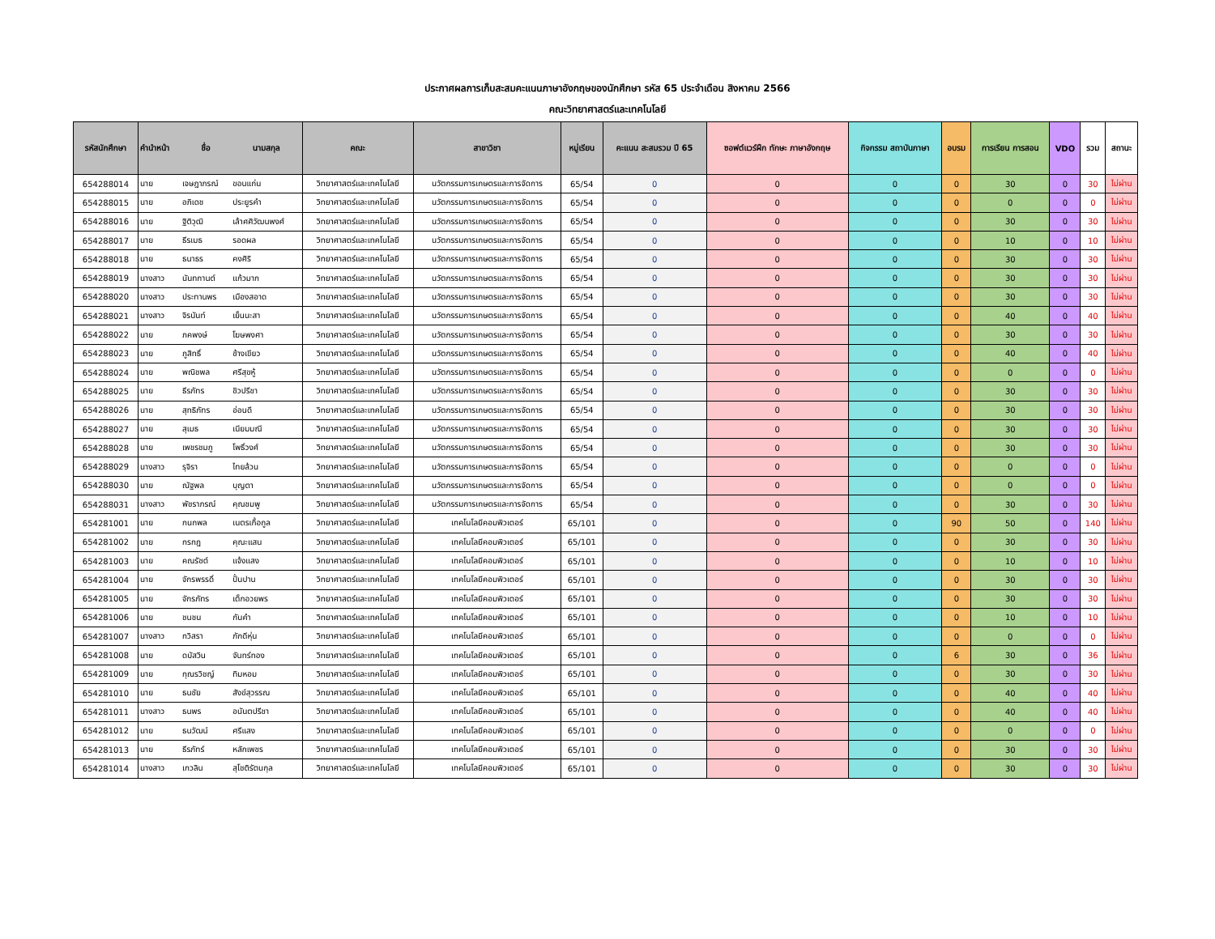ประกาศผลการเก็บสะสมคะแนนภาษาอังกฤษของนักศึกษา รหัส 65 ประจำเดือน สิงหาคม 2566
คณะวิทยาศาสตร์และเทคโนโลยี
| รหัสนักศึกษา | คำนำหน้า | ชื่อ | นามสกุล | คณะ | สาขาวิชา | หมู่เรียน | คะแนน สะสมรวม ปี 65 | ซอฟต์แวร์ฝึก ทักษะ ภาษาอังกฤษ | กิจกรรม สถาบันภาษา | อบรม | การเรียน การสอน | VDO | รวม | สถานะ |
| --- | --- | --- | --- | --- | --- | --- | --- | --- | --- | --- | --- | --- | --- | --- |
| 654288014 | นาย | เจษฎาภรณ์ | ขอนแก่น | วิทยาศาสตร์และเทคโนโลยี | นวัตกรรมการเกษตรและการจัดการ | 65/54 | 0 | 0 | 0 | 0 | 30 | 0 | 30 | ไม่ผ่าน |
| 654288015 | นาย | อภิเดช | ประยูรคำ | วิทยาศาสตร์และเทคโนโลยี | นวัตกรรมการเกษตรและการจัดการ | 65/54 | 0 | 0 | 0 | 0 | 0 | 0 | 0 | ไม่ผ่าน |
| 654288016 | นาย | ฐิติวุฒิ | เล้าศศิวัฒนพงศ์ | วิทยาศาสตร์และเทคโนโลยี | นวัตกรรมการเกษตรและการจัดการ | 65/54 | 0 | 0 | 0 | 0 | 30 | 0 | 30 | ไม่ผ่าน |
| 654288017 | นาย | ธีรเมธ | รอดผล | วิทยาศาสตร์และเทคโนโลยี | นวัตกรรมการเกษตรและการจัดการ | 65/54 | 0 | 0 | 0 | 0 | 10 | 0 | 10 | ไม่ผ่าน |
| 654288018 | นาย | ธนาธร | คงศิริ | วิทยาศาสตร์และเทคโนโลยี | นวัตกรรมการเกษตรและการจัดการ | 65/54 | 0 | 0 | 0 | 0 | 30 | 0 | 30 | ไม่ผ่าน |
| 654288019 | นางสาว | นันทกานต์ | แก้วมาก | วิทยาศาสตร์และเทคโนโลยี | นวัตกรรมการเกษตรและการจัดการ | 65/54 | 0 | 0 | 0 | 0 | 30 | 0 | 30 | ไม่ผ่าน |
| 654288020 | นางสาว | ประทานพร | เมืองสอาด | วิทยาศาสตร์และเทคโนโลยี | นวัตกรรมการเกษตรและการจัดการ | 65/54 | 0 | 0 | 0 | 0 | 30 | 0 | 30 | ไม่ผ่าน |
| 654288021 | นางสาว | จิรนันท์ | เย็นนะสา | วิทยาศาสตร์และเทคโนโลยี | นวัตกรรมการเกษตรและการจัดการ | 65/54 | 0 | 0 | 0 | 0 | 40 | 0 | 40 | ไม่ผ่าน |
| 654288022 | นาย | ภคพงษ์ | โฆษพงศา | วิทยาศาสตร์และเทคโนโลยี | นวัตกรรมการเกษตรและการจัดการ | 65/54 | 0 | 0 | 0 | 0 | 30 | 0 | 30 | ไม่ผ่าน |
| 654288023 | นาย | ภูสิทธิ์ | ช้างเขียว | วิทยาศาสตร์และเทคโนโลยี | นวัตกรรมการเกษตรและการจัดการ | 65/54 | 0 | 0 | 0 | 0 | 40 | 0 | 40 | ไม่ผ่าน |
| 654288024 | นาย | พณิชพล | ศรีสุขหู้ | วิทยาศาสตร์และเทคโนโลยี | นวัตกรรมการเกษตรและการจัดการ | 65/54 | 0 | 0 | 0 | 0 | 0 | 0 | 0 | ไม่ผ่าน |
| 654288025 | นาย | ธีรภัทร | ชิวปรีชา | วิทยาศาสตร์และเทคโนโลยี | นวัตกรรมการเกษตรและการจัดการ | 65/54 | 0 | 0 | 0 | 0 | 30 | 0 | 30 | ไม่ผ่าน |
| 654288026 | นาย | สุทธิภัทร | อ่อนดี | วิทยาศาสตร์และเทคโนโลยี | นวัตกรรมการเกษตรและการจัดการ | 65/54 | 0 | 0 | 0 | 0 | 30 | 0 | 30 | ไม่ผ่าน |
| 654288027 | นาย | สุเมธ | เนียมมณี | วิทยาศาสตร์และเทคโนโลยี | นวัตกรรมการเกษตรและการจัดการ | 65/54 | 0 | 0 | 0 | 0 | 30 | 0 | 30 | ไม่ผ่าน |
| 654288028 | นาย | เพชรชมภู | โพธิ์วงศ์ | วิทยาศาสตร์และเทคโนโลยี | นวัตกรรมการเกษตรและการจัดการ | 65/54 | 0 | 0 | 0 | 0 | 30 | 0 | 30 | ไม่ผ่าน |
| 654288029 | นางสาว | รุจิรา | ไทยล้วน | วิทยาศาสตร์และเทคโนโลยี | นวัตกรรมการเกษตรและการจัดการ | 65/54 | 0 | 0 | 0 | 0 | 0 | 0 | 0 | ไม่ผ่าน |
| 654288030 | นาย | ณัฐพล | บุญตา | วิทยาศาสตร์และเทคโนโลยี | นวัตกรรมการเกษตรและการจัดการ | 65/54 | 0 | 0 | 0 | 0 | 0 | 0 | 0 | ไม่ผ่าน |
| 654288031 | นางสาว | พัชราภรณ์ | คุณชมพู | วิทยาศาสตร์และเทคโนโลยี | นวัตกรรมการเกษตรและการจัดการ | 65/54 | 0 | 0 | 0 | 0 | 30 | 0 | 30 | ไม่ผ่าน |
| 654281001 | นาย | กนกพล | เนตรเกื้อกูล | วิทยาศาสตร์และเทคโนโลยี | เทคโนโลยีคอมพิวเตอร์ | 65/101 | 0 | 0 | 0 | 90 | 50 | 0 | 140 | ไม่ผ่าน |
| 654281002 | นาย | กรกฎ | คุณะแสน | วิทยาศาสตร์และเทคโนโลยี | เทคโนโลยีคอมพิวเตอร์ | 65/101 | 0 | 0 | 0 | 0 | 30 | 0 | 30 | ไม่ผ่าน |
| 654281003 | นาย | คณรัชต์ | แจ้งแสง | วิทยาศาสตร์และเทคโนโลยี | เทคโนโลยีคอมพิวเตอร์ | 65/101 | 0 | 0 | 0 | 0 | 10 | 0 | 10 | ไม่ผ่าน |
| 654281004 | นาย | จักรพรรดิ์ | ปั้นปาน | วิทยาศาสตร์และเทคโนโลยี | เทคโนโลยีคอมพิวเตอร์ | 65/101 | 0 | 0 | 0 | 0 | 30 | 0 | 30 | ไม่ผ่าน |
| 654281005 | นาย | จักรภัทร | เต็กอวยพร | วิทยาศาสตร์และเทคโนโลยี | เทคโนโลยีคอมพิวเตอร์ | 65/101 | 0 | 0 | 0 | 0 | 30 | 0 | 30 | ไม่ผ่าน |
| 654281006 | นาย | ชนชน | กันคำ | วิทยาศาสตร์และเทคโนโลยี | เทคโนโลยีคอมพิวเตอร์ | 65/101 | 0 | 0 | 0 | 0 | 10 | 0 | 10 | ไม่ผ่าน |
| 654281007 | นางสาว | กวิสรา | ภักดีหุ่น | วิทยาศาสตร์และเทคโนโลยี | เทคโนโลยีคอมพิวเตอร์ | 65/101 | 0 | 0 | 0 | 0 | 0 | 0 | 0 | ไม่ผ่าน |
| 654281008 | นาย | ดบัสวิน | จันทร์ทอง | วิทยาศาสตร์และเทคโนโลยี | เทคโนโลยีคอมพิวเตอร์ | 65/101 | 0 | 0 | 0 | 6 | 30 | 0 | 36 | ไม่ผ่าน |
| 654281009 | นาย | กุณรวิชญ์ | ทิมหอม | วิทยาศาสตร์และเทคโนโลยี | เทคโนโลยีคอมพิวเตอร์ | 65/101 | 0 | 0 | 0 | 0 | 30 | 0 | 30 | ไม่ผ่าน |
| 654281010 | นาย | ธนชัย | สังข์สุวรรณ | วิทยาศาสตร์และเทคโนโลยี | เทคโนโลยีคอมพิวเตอร์ | 65/101 | 0 | 0 | 0 | 0 | 40 | 0 | 40 | ไม่ผ่าน |
| 654281011 | นางสาว | ธนพร | อนันตปรีชา | วิทยาศาสตร์และเทคโนโลยี | เทคโนโลยีคอมพิวเตอร์ | 65/101 | 0 | 0 | 0 | 0 | 40 | 0 | 40 | ไม่ผ่าน |
| 654281012 | นาย | ธนวัฒน์ | ศรีแสง | วิทยาศาสตร์และเทคโนโลยี | เทคโนโลยีคอมพิวเตอร์ | 65/101 | 0 | 0 | 0 | 0 | 0 | 0 | 0 | ไม่ผ่าน |
| 654281013 | นาย | ธีรภัทร์ | หลักเพชร | วิทยาศาสตร์และเทคโนโลยี | เทคโนโลยีคอมพิวเตอร์ | 65/101 | 0 | 0 | 0 | 0 | 30 | 0 | 30 | ไม่ผ่าน |
| 654281014 | นางสาว | เกวลิน | สุโชติรัตนกุล | วิทยาศาสตร์และเทคโนโลยี | เทคโนโลยีคอมพิวเตอร์ | 65/101 | 0 | 0 | 0 | 0 | 30 | 0 | 30 | ไม่ผ่าน |